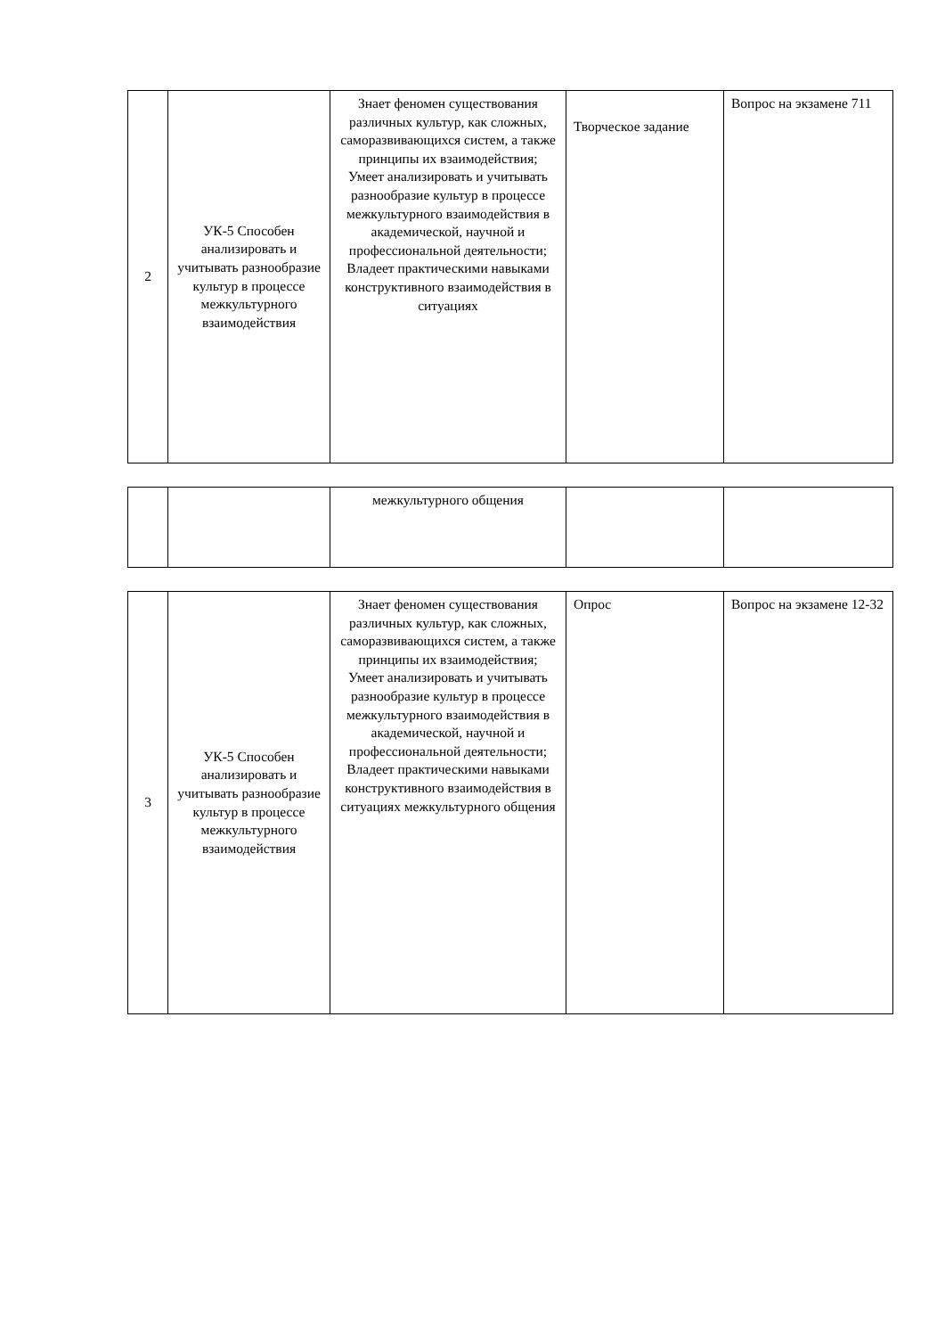| 2 | УК-5 Способен анализировать и учитывать разнообразие культур в процессе межкультурного взаимодействия | Знает феномен существования различных культур, как сложных, саморазвивающихся систем, а также принципы их взаимодействия; Умеет анализировать и учитывать разнообразие культур в процессе межкультурного взаимодействия в академической, научной и профессиональной деятельности; Владеет практическими навыками конструктивного взаимодействия в ситуациях | Творческое задание | Вопрос на экзамене 711 |
| | | межкультурного общения | | |
| 3 | УК-5 Способен анализировать и учитывать разнообразие культур в процессе межкультурного взаимодействия | Знает феномен существования различных культур, как сложных, саморазвивающихся систем, а также принципы их взаимодействия; Умеет анализировать и учитывать разнообразие культур в процессе межкультурного взаимодействия в академической, научной и профессиональной деятельности; Владеет практическими навыками конструктивного взаимодействия в ситуациях межкультурного общения | Опрос | Вопрос на экзамене 12-32 |